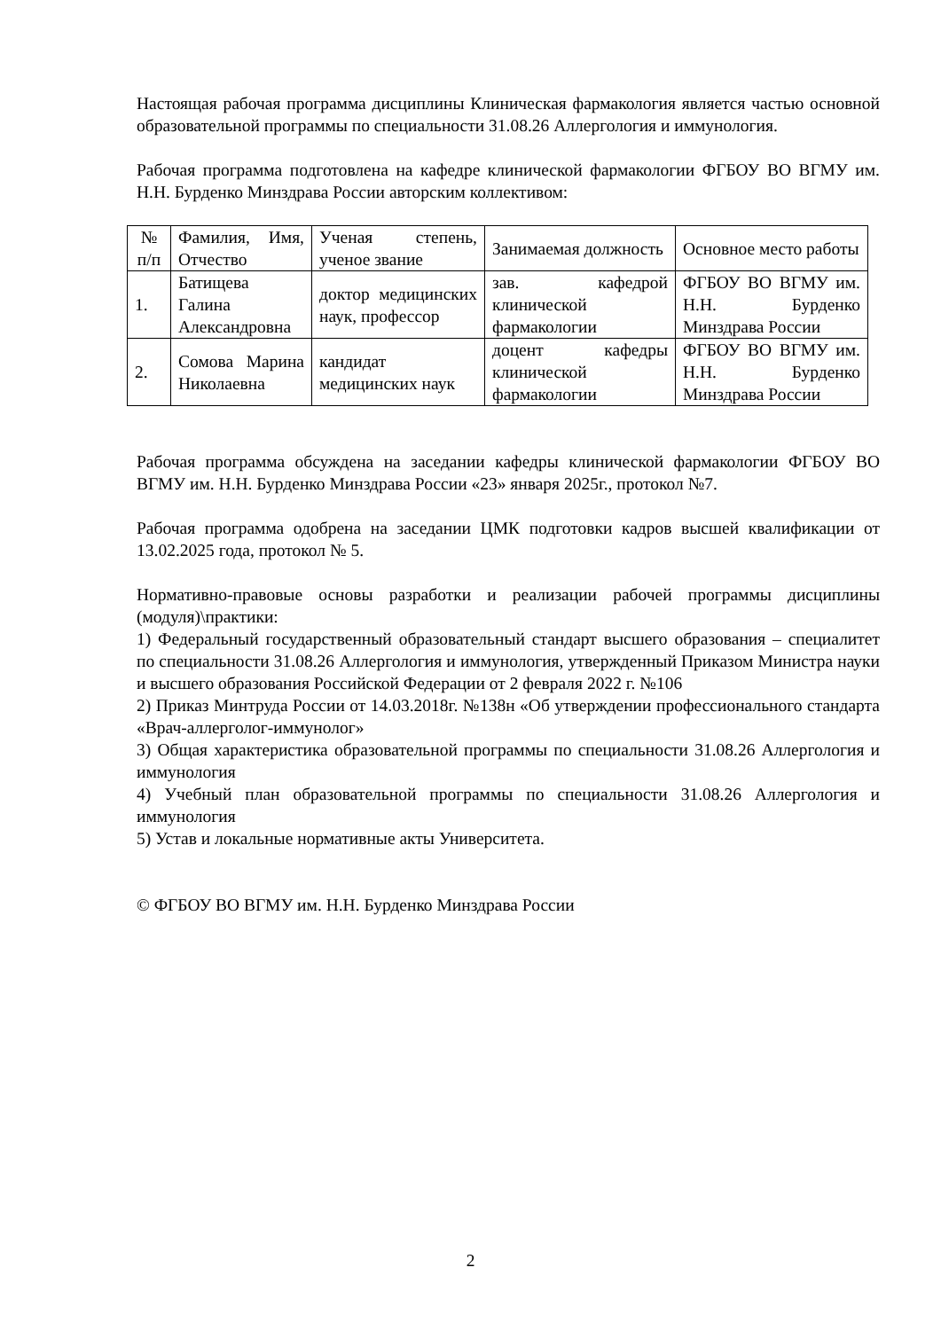Настоящая рабочая программа дисциплины Клиническая фармакология является частью основной образовательной программы по специальности 31.08.26 Аллергология и иммунология.
Рабочая программа подготовлена на кафедре клинической фармакологии ФГБОУ ВО ВГМУ им. Н.Н. Бурденко Минздрава России авторским коллективом:
| № п/п | Фамилия, Имя, Отчество | Ученая степень, ученое звание | Занимаемая должность | Основное место работы |
| 1. | Батищева Галина Александровна | доктор медицинских наук, профессор | зав. кафедрой клинической фармакологии | ФГБОУ ВО ВГМУ им. Н.Н. Бурденко Минздрава России |
| 2. | Сомова Марина Николаевна | кандидат медицинских наук | доцент кафедры клинической фармакологии | ФГБОУ ВО ВГМУ им. Н.Н. Бурденко Минздрава России |
Рабочая программа обсуждена на заседании кафедры клинической фармакологии ФГБОУ ВО ВГМУ им. Н.Н. Бурденко Минздрава России «23» января 2025г., протокол №7.
Рабочая программа одобрена на заседании ЦМК подготовки кадров высшей квалификации от 13.02.2025 года, протокол № 5.
Нормативно-правовые основы разработки и реализации рабочей программы дисциплины (модуля)\практики:
1) Федеральный государственный образовательный стандарт высшего образования – специалитет по специальности 31.08.26 Аллергология и иммунология, утвержденный Приказом Министра науки и высшего образования Российской Федерации от 2 февраля 2022 г. №106
2) Приказ Минтруда России от 14.03.2018г. №138н «Об утверждении профессионального стандарта «Врач-аллерголог-иммунолог»
3) Общая характеристика образовательной программы по специальности 31.08.26 Аллергология и иммунология
4) Учебный план образовательной программы по специальности 31.08.26 Аллергология и иммунология
5) Устав и локальные нормативные акты Университета.
© ФГБОУ ВО ВГМУ им. Н.Н. Бурденко Минздрава России
2